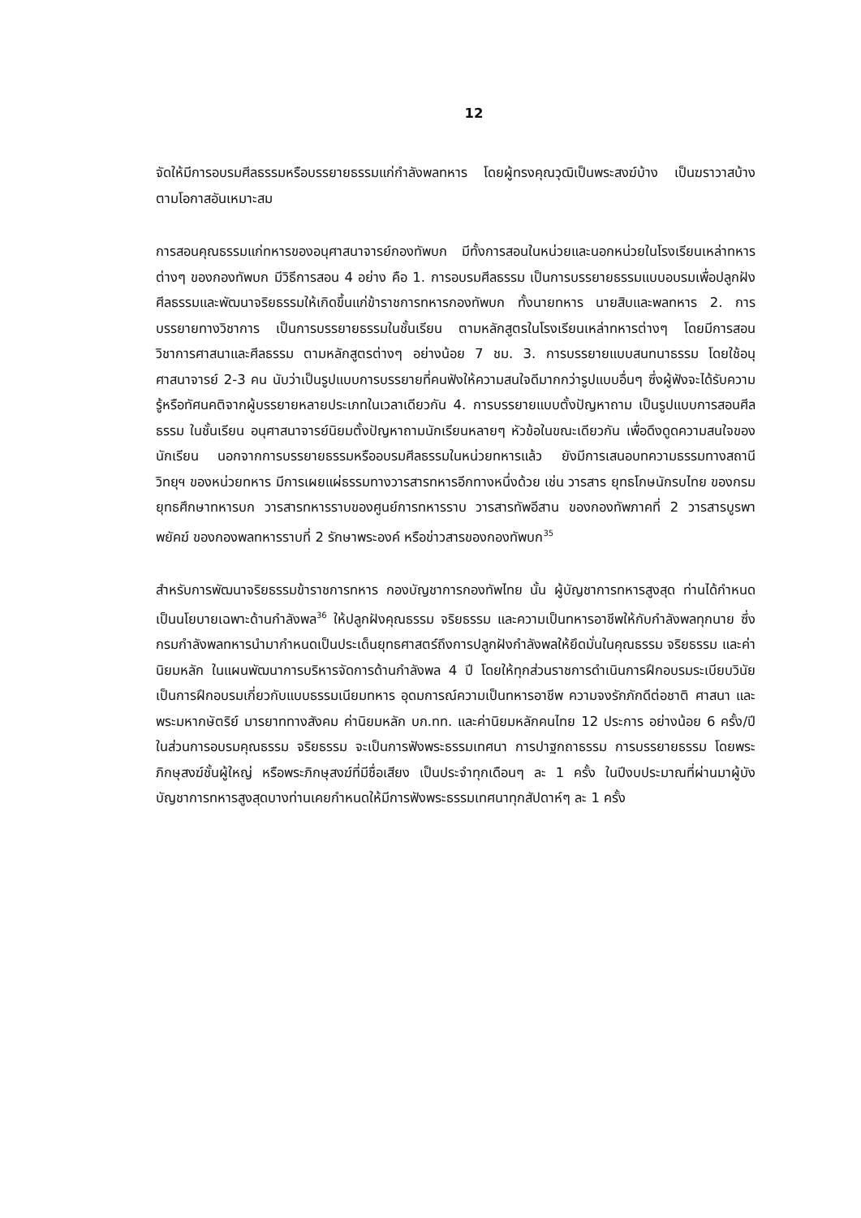12
จัดให้มีการอบรมศีลธรรมหรือบรรยายธรรมแก่กำลังพลทหาร โดยผู้ทรงคุณวุฒิเป็นพระสงฆ์บ้าง เป็นฆราวาสบ้าง ตามโอกาสอันเหมาะสม
การสอนคุณธรรมแก่ทหารของอนุศาสนาจารย์กองทัพบก มีทั้งการสอนในหน่วยและนอกหน่วยในโรงเรียนเหล่าทหารต่างๆ ของกองทัพบก มีวิธีการสอน 4 อย่าง คือ 1. การอบรมศีลธรรม เป็นการบรรยายธรรมแบบอบรมเพื่อปลูกฝังศีลธรรมและพัฒนาจริยธรรมให้เกิดขึ้นแก่ข้าราชการทหารกองทัพบก ทั้งนายทหาร นายสิบและพลทหาร 2. การบรรยายทางวิชาการ เป็นการบรรยายธรรมในชั้นเรียน ตามหลักสูตรในโรงเรียนเหล่าทหารต่างๆ โดยมีการสอนวิชาการศาสนาและศีลธรรม ตามหลักสูตรต่างๆ อย่างน้อย 7 ชม. 3. การบรรยายแบบสนทนาธรรม โดยใช้อนุศาสนาจารย์ 2-3 คน นับว่าเป็นรูปแบบการบรรยายที่คนฟังให้ความสนใจดีมากกว่ารูปแบบอื่นๆ ซึ่งผู้ฟังจะได้รับความรู้หรือทัศนคติจากผู้บรรยายหลายประเภทในเวลาเดียวกัน 4. การบรรยายแบบตั้งปัญหาถาม เป็นรูปแบบการสอนศีลธรรม ในชั้นเรียน อนุศาสนาจารย์นิยมตั้งปัญหาถามนักเรียนหลายๆ หัวข้อในขณะเดียวกัน เพื่อดึงดูดความสนใจของนักเรียน นอกจากการบรรยายธรรมหรืออบรมศีลธรรมในหน่วยทหารแล้ว ยังมีการเสนอบทความธรรมทางสถานีวิทยุฯ ของหน่วยทหาร มีการเผยแผ่ธรรมทางวารสารทหารอีกทางหนึ่งด้วย เช่น วารสาร ยุทธโกษนักรบไทย ของกรมยุทธศึกษาทหารบก วารสารทหารราบของศูนย์การทหารราบ วารสารทัพอีสาน ของกองทัพภาคที่ 2 วารสารบูรพาพยัคฆ์ ของกองพลทหารราบที่ 2 รักษาพระองค์ หรือข่าวสารของกองทัพบก<sup>35</sup>
สำหรับการพัฒนาจริยธรรมข้าราชการทหาร กองบัญชาการกองทัพไทย นั้น ผู้บัญชาการทหารสูงสุด ท่านได้กำหนดเป็นนโยบายเฉพาะด้านกำลังพล<sup>36</sup> ให้ปลูกฝังคุณธรรม จริยธรรม และความเป็นทหารอาชีพให้กับกำลังพลทุกนาย ซึ่งกรมกำลังพลทหารนำมากำหนดเป็นประเด็นยุทธศาสตร์ถึงการปลูกฝังกำลังพลให้ยึดมั่นในคุณธรรม จริยธรรม และค่านิยมหลัก ในแผนพัฒนาการบริหารจัดการด้านกำลังพล 4 ปี โดยให้ทุกส่วนราชการดำเนินการฝึกอบรมระเบียบวินัย เป็นการฝึกอบรมเกี่ยวกับแบบธรรมเนียมทหาร อุดมการณ์ความเป็นทหารอาชีพ ความจงรักภักดีต่อชาติ ศาสนา และพระมหากษัตริย์ มารยาททางสังคม ค่านิยมหลัก บก.ทท. และค่านิยมหลักคนไทย 12 ประการ อย่างน้อย 6 ครั้ง/ปี ในส่วนการอบรมคุณธรรม จริยธรรม จะเป็นการฟังพระธรรมเทศนา การปาฐกถาธรรม การบรรยายธรรม โดยพระภิกษุสงฆ์ชั้นผู้ใหญ่ หรือพระภิกษุสงฆ์ที่มีชื่อเสียง เป็นประจำทุกเดือนๆ ละ 1 ครั้ง ในปีงบประมาณที่ผ่านมาผู้บังบัญชาการทหารสูงสุดบางท่านเคยกำหนดให้มีการฟังพระธรรมเทศนาทุกสัปดาห์ๆ ละ 1 ครั้ง